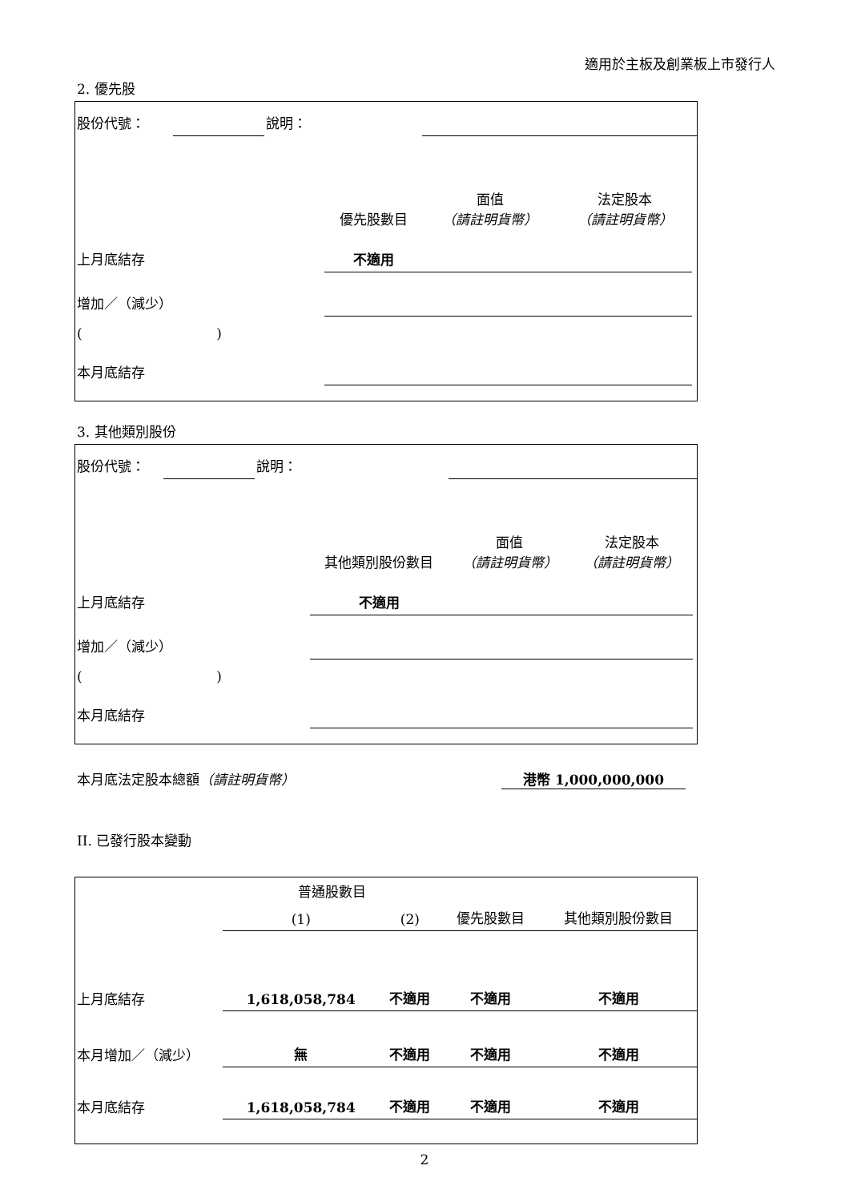適用於主板及創業板上市發行人
2. 優先股
| 股份代號： | | 說明： | | | | |
| | | | 優先股數目 | 面值 （請註明貨幣） | 法定股本 （請註明貨幣） | |
| 上月底結存 | | | 不適用 | | | |
| 增加／（減少） | | | | | | |
| ( ) | | | | | | |
| 本月底結存 | | | | | | |
3. 其他類別股份
| 股份代號： | | 說明： | | | | |
| | | | 其他類別股份數目 | 面值 （請註明貨幣） | 法定股本 （請註明貨幣） | |
| 上月底結存 | | | 不適用 | | | |
| 增加／（減少） | | | | | | |
| ( ) | | | | | | |
| 本月底結存 | | | | | | |
本月底法定股本總額（請註明貨幣） 港幣 1,000,000,000
II. 已發行股本變動
| | 普通股數目 | | | 其他類別股份數目 |
| --- | --- | --- | --- | --- |
| | (1) | (2) | 優先股數目 | |
| 上月底結存 | 1,618,058,784 | 不適用 | 不適用 | 不適用 |
| 本月增加／（減少） | 無 | 不適用 | 不適用 | 不適用 |
| 本月底結存 | 1,618,058,784 | 不適用 | 不適用 | 不適用 |
2